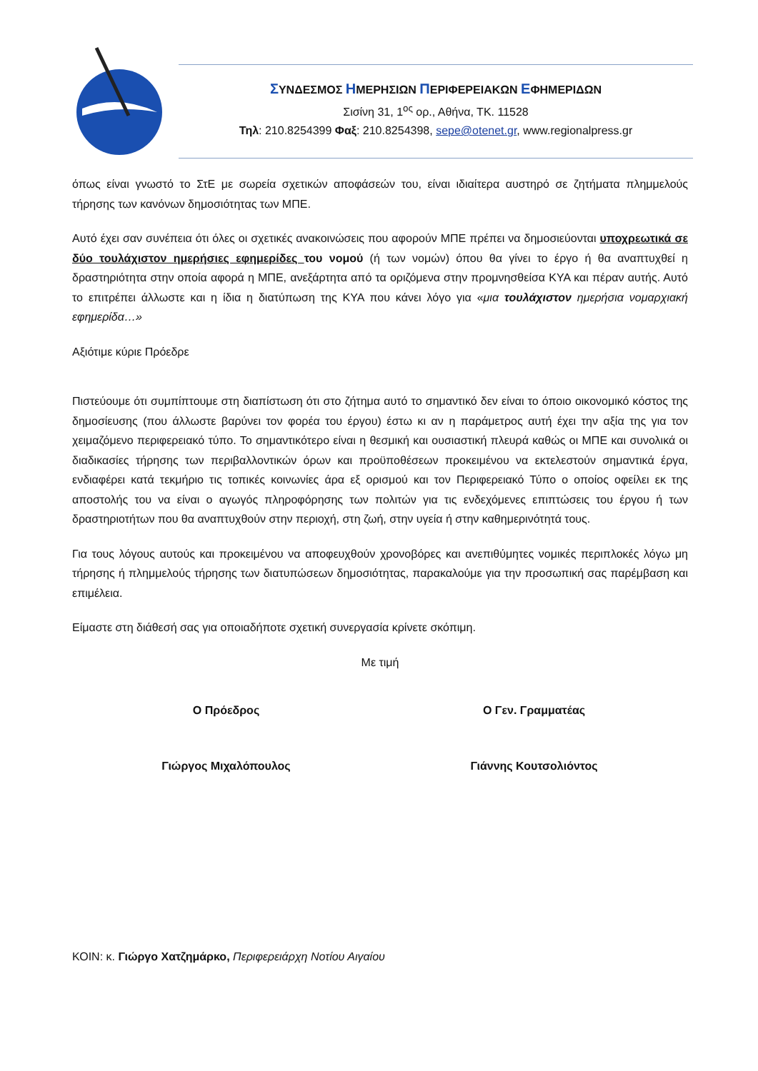ΣΥΝΔΕΣΜΟΣ ΗΜΕΡΗΣΙΩΝ ΠΕΡΙΦΕΡΕΙΑΚΩΝ ΕΦΗΜΕΡΙΔΩΝ
Σισίνη 31, 1<sup>ος</sup> ορ., Αθήνα, ΤΚ. 11528
Τηλ: 210.8254399 Φαξ: 210.8254398, sepe@otenet.gr, www.regionalpress.gr
όπως είναι γνωστό το ΣτΕ με σωρεία σχετικών αποφάσεών του, είναι ιδιαίτερα αυστηρό σε ζητήματα πλημμελούς τήρησης των κανόνων δημοσιότητας των ΜΠΕ.
Αυτό έχει σαν συνέπεια ότι όλες οι σχετικές ανακοινώσεις που αφορούν ΜΠΕ πρέπει να δημοσιεύονται υποχρεωτικά σε δύο τουλάχιστον ημερήσιες εφημερίδες του νομού (ή των νομών) όπου θα γίνει το έργο ή θα αναπτυχθεί η δραστηριότητα στην οποία αφορά η ΜΠΕ, ανεξάρτητα από τα οριζόμενα στην προμνησθείσα ΚΥΑ και πέραν αυτής. Αυτό το επιτρέπει άλλωστε και η ίδια η διατύπωση της ΚΥΑ που κάνει λόγο για «μια τουλάχιστον ημερήσια νομαρχιακή εφημερίδα…»
Αξιότιμε κύριε Πρόεδρε
Πιστεύουμε ότι συμπίπτουμε στη διαπίστωση ότι στο ζήτημα αυτό το σημαντικό δεν είναι το όποιο οικονομικό κόστος της δημοσίευσης (που άλλωστε βαρύνει τον φορέα του έργου) έστω κι αν η παράμετρος αυτή έχει την αξία της για τον χειμαζόμενο περιφερειακό τύπο. Το σημαντικότερο είναι η θεσμική και ουσιαστική πλευρά καθώς οι ΜΠΕ και συνολικά οι διαδικασίες τήρησης των περιβαλλοντικών όρων και προϋποθέσεων προκειμένου να εκτελεστούν σημαντικά έργα, ενδιαφέρει κατά τεκμήριο τις τοπικές κοινωνίες άρα εξ ορισμού και τον Περιφερειακό Τύπο ο οποίος οφείλει εκ της αποστολής του να είναι ο αγωγός πληροφόρησης των πολιτών για τις ενδεχόμενες επιπτώσεις του έργου ή των δραστηριοτήτων που θα αναπτυχθούν στην περιοχή, στη ζωή, στην υγεία ή στην καθημερινότητά τους.
Για τους λόγους αυτούς και προκειμένου να αποφευχθούν χρονοβόρες και ανεπιθύμητες νομικές περιπλοκές λόγω μη τήρησης ή πλημμελούς τήρησης των διατυπώσεων δημοσιότητας, παρακαλούμε για την προσωπική σας παρέμβαση και επιμέλεια.
Είμαστε στη διάθεσή σας για οποιαδήποτε σχετική συνεργασία κρίνετε σκόπιμη.
Με τιμή
Ο Πρόεδρος Ο Γεν. Γραμματέας
Γιώργος Μιχαλόπουλος Γιάννης Κουτσολιόντος
ΚΟΙΝ: κ. Γιώργο Χατζημάρκο, Περιφερειάρχη Νοτίου Αιγαίου